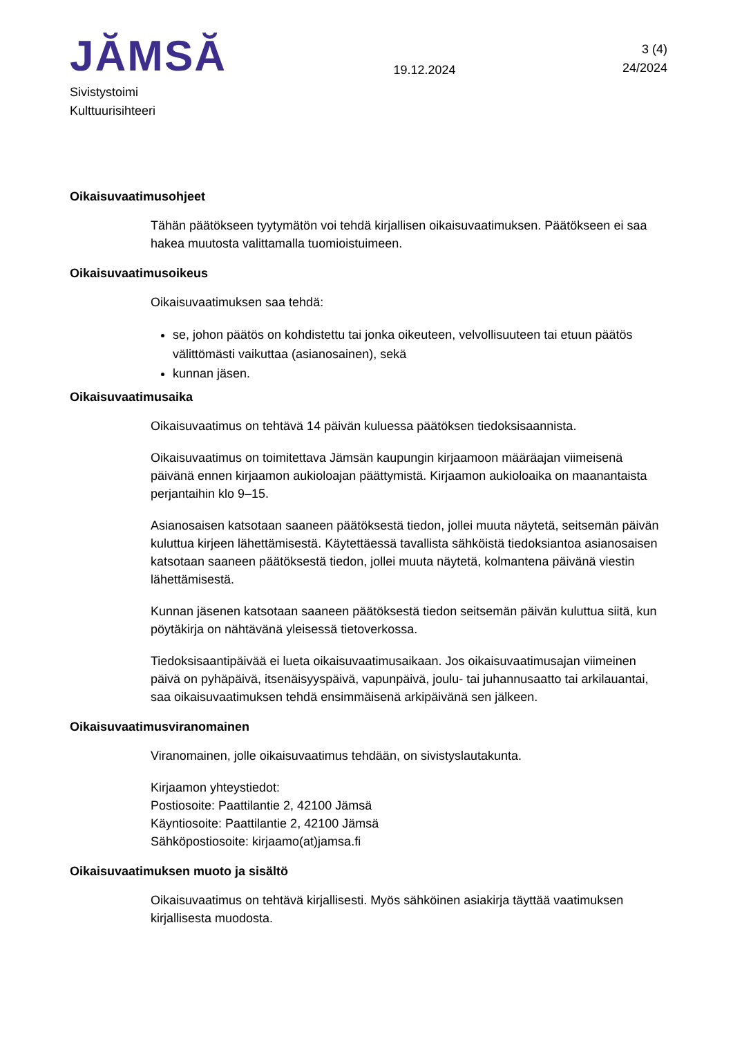JĂMSĂ
19.12.2024
3 (4)
24/2024
Sivistystoimi
Kulttuurisihteeri
Oikaisuvaatimusohjeet
Tähän päätökseen tyytymätön voi tehdä kirjallisen oikaisuvaatimuksen. Päätökseen ei saa hakea muutosta valittamalla tuomioistuimeen.
Oikaisuvaatimusoikeus
Oikaisuvaatimuksen saa tehdä:
se, johon päätös on kohdistettu tai jonka oikeuteen, velvollisuuteen tai etuun päätös välittömästi vaikuttaa (asianosainen), sekä
kunnan jäsen.
Oikaisuvaatimusaika
Oikaisuvaatimus on tehtävä 14 päivän kuluessa päätöksen tiedoksisaannista.
Oikaisuvaatimus on toimitettava Jämsän kaupungin kirjaamoon määräajan viimeisenä päivänä ennen kirjaamon aukioloajan päättymistä. Kirjaamon aukioloaika on maanantaista perjantaihin klo 9–15.
Asianosaisen katsotaan saaneen päätöksestä tiedon, jollei muuta näytetä, seitsemän päivän kuluttua kirjeen lähettämisestä. Käytettäessä tavallista sähköistä tiedoksiantoa asianosaisen katsotaan saaneen päätöksestä tiedon, jollei muuta näytetä, kolmantena päivänä viestin lähettämisestä.
Kunnan jäsenen katsotaan saaneen päätöksestä tiedon seitsemän päivän kuluttua siitä, kun pöytäkirja on nähtävänä yleisessä tietoverkossa.
Tiedoksisaantipäivää ei lueta oikaisuvaatimusaikaan. Jos oikaisuvaatimusajan viimeinen päivä on pyhäpäivä, itsenäisyyspäivä, vapunpäivä, joulu- tai juhannusaatto tai arkilauantai, saa oikaisuvaatimuksen tehdä ensimmäisenä arkipäivänä sen jälkeen.
Oikaisuvaatimusviranomainen
Viranomainen, jolle oikaisuvaatimus tehdään, on sivistyslautakunta.
Kirjaamon yhteystiedot:
Postiosoite: Paattilantie 2, 42100 Jämsä
Käyntiosoite: Paattilantie 2, 42100 Jämsä
Sähköpostiosoite: kirjaamo(at)jamsa.fi
Oikaisuvaatimuksen muoto ja sisältö
Oikaisuvaatimus on tehtävä kirjallisesti. Myös sähköinen asiakirja täyttää vaatimuksen kirjallisesta muodosta.